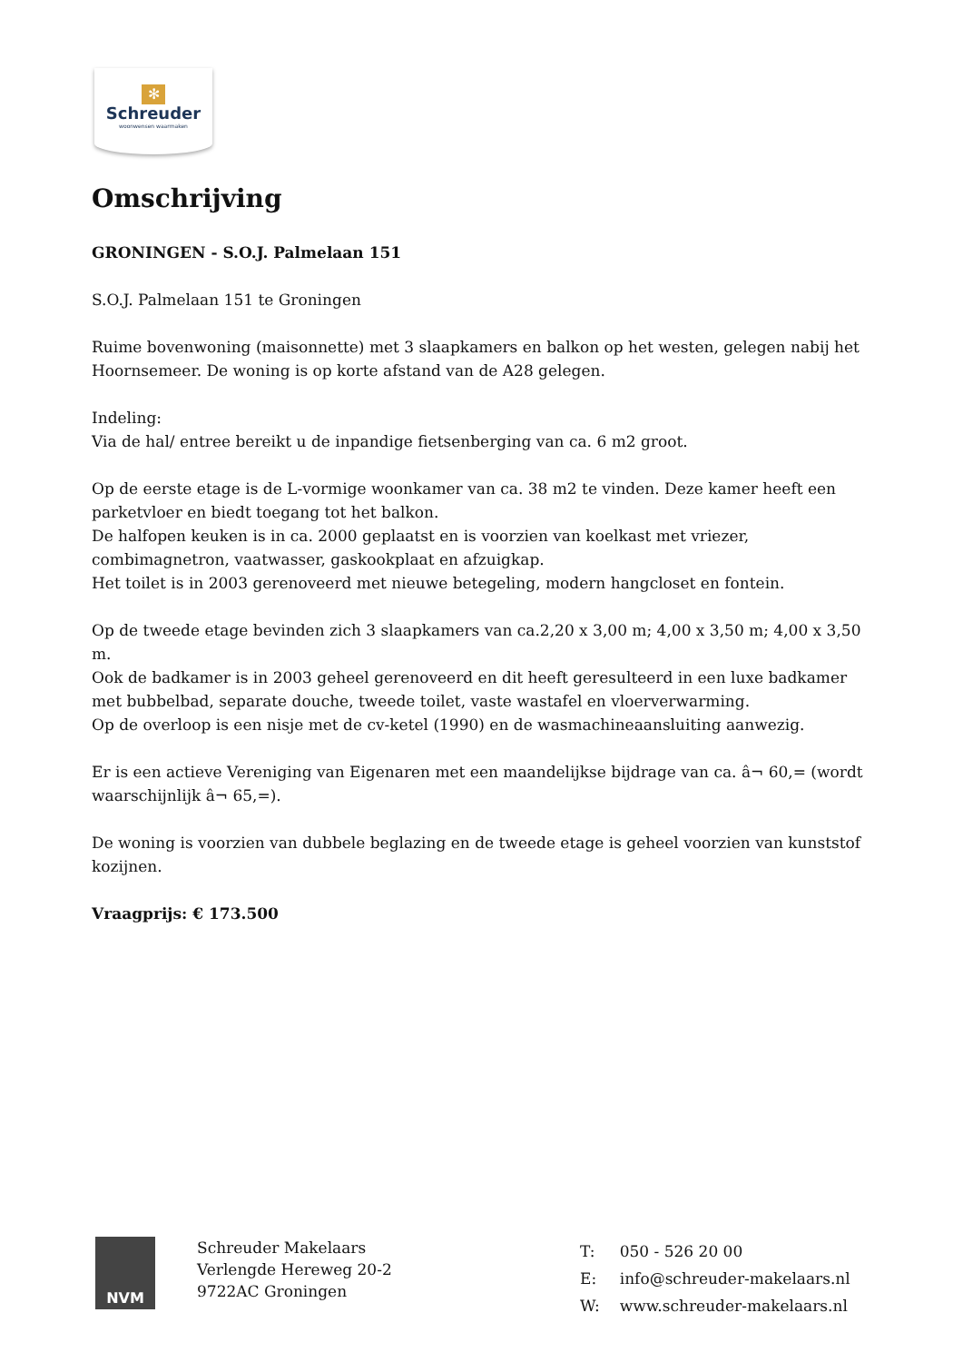✻
Schreuder
woonwensen waarmaken
Omschrijving
GRONINGEN - S.O.J. Palmelaan 151
S.O.J. Palmelaan 151 te Groningen
Ruime bovenwoning (maisonnette) met 3 slaapkamers en balkon op het westen, gelegen nabij het Hoornsemeer. De woning is op korte afstand van de A28 gelegen.
Indeling:
Via de hal/ entree bereikt u de inpandige fietsenberging van ca. 6 m2 groot.
Op de eerste etage is de L-vormige woonkamer van ca. 38 m2 te vinden. Deze kamer heeft een parketvloer en biedt toegang tot het balkon.
De halfopen keuken is in ca. 2000 geplaatst en is voorzien van koelkast met vriezer, combimagnetron, vaatwasser, gaskookplaat en afzuigkap.
Het toilet is in 2003 gerenoveerd met nieuwe betegeling, modern hangcloset en fontein.
Op de tweede etage bevinden zich 3 slaapkamers van ca.2,20 x 3,00 m; 4,00 x 3,50 m; 4,00 x 3,50 m.
Ook de badkamer is in 2003 geheel gerenoveerd en dit heeft geresulteerd in een luxe badkamer met bubbelbad, separate douche, tweede toilet, vaste wastafel en vloerverwarming.
Op de overloop is een nisje met de cv-ketel (1990) en de wasmachineaansluiting aanwezig.
Er is een actieve Vereniging van Eigenaren met een maandelijkse bijdrage van ca. â¬ 60,= (wordt waarschijnlijk â¬ 65,=).
De woning is voorzien van dubbele beglazing en de tweede etage is geheel voorzien van kunststof kozijnen.
Vraagprijs: € 173.500
NVM
Schreuder Makelaars
Verlengde Hereweg 20-2
9722AC Groningen
| T: | 050 - 526 20 00 |
| E: | info@schreuder-makelaars.nl |
| W: | www.schreuder-makelaars.nl |